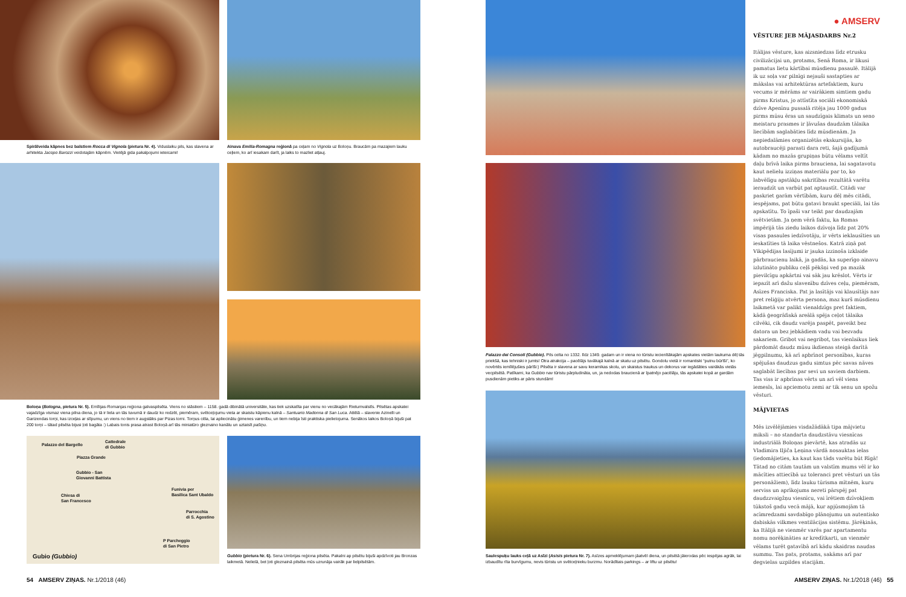Spirālveida kāpnes bez balstiem Rocca di Vignola (pietura Nr. 4). Viduslaiku pils, kas slavena ar arhitekta Jacopo Barozzi veidotajām kāpnēm. Vietējā gida pakalpojumi ieteicami!
Ainava Emilia-Romagna reģionā pa ceļam no Vignola uz Boloņu. Braucām pa mazajiem lauku ceļiem, ko arī iesakam darīt, ja laiks to mazliet atļauj.
Boloņa (Bologna, pietura Nr. 5). Emīlijas-Romanjas reģiona galvaspilsēta. Viens no stāstiem – 1158. gadā dibinātā universitāte, kas tiek uzskatīta par vienu no vecākajām Rietumvalstīs. Pilsētas apskatei vajadzīga vismaz viena pilna diena, jo tā ir liela un tās tuvumā ir daudz ko redzēt, piemēram, svētceļojumu vieta ar skaistu kāpienu kalnā – Santuario Madonna di San Luca. Attēlā – slavenie Azinelli un Garizendas torņi, kas izceļas ar slīpumu, un viens no tiem ir augstāks par Pizas torni. Torņus cēla, lai apliecinātu ģimenes varenību, un tiem nebija īsti praktiska pielietojuma. Senākos laikos Boloņā bijuši pat 200 torņi – tātad pilsēta bijusi ļoti bagāta :) Labais tonis prasa atrast Boloņā arī tās miniatūro gleznaino kanālu un uztaisīt pašiņu.
Palazzo del Bargello
Cattedrale
di Gubbio
Piazza Grande
Gubbio - San
Giovanni Battista
Funivia per
Basilica Sant Ubaldo
Chiesa di
San Francesco
Parrocchia
di S. Agostino
P Parcheggio
di San Pietro
Gubio (Gubbio)
Gubbio (pietura Nr. 6). Sena Umbrijas reģiona pilsēta. Pakalni ap pilsētu bijuši apdzīvoti jau Bronzas laikmetā. Nelielā, bet ļoti gleznainā pilsēta mūs uzrunāja vairāk par lielpilsētām.
54 AMSERV ZIŅAS. Nr.1/2018 (46)
Palazzo dei Consoli (Gubbio). Pils celta no 1332. līdz 1349. gadam un ir viena no tūristu iecienītākajām apskates vietām laukuma dēļ tās priekšā, kas tehniski ir jumts! Otra atrakcija – pacēlājs tuvākajā kalnā ar skatu uz pilsētu. Gondolu vietā ir romantiski “putnu būrīši”, ko novērtēs iemīlējušies pārīši:) Pilsēta ir slavena ar savu keramikas skolu, un skaistus traukus un dekorus var iegādāties vairākās vietās vecpilsētā. Patīkami, ka Gubbio nav tūristu pārpludināta, un, ja nedodas braucienā ar īpatnējo pacēlāju, tās apskatei kopā ar gardām pusdienām pietiks ar pāris stundām!
Saulespuķu lauks ceļā uz Asīzi (Asisis pietura Nr. 7). Asīzes apmeklējumam jāatvēl diena, un pilsētā jāierodas pēc iespējas agrāk, lai izbaudītu rīta burvīgumu, nevis tūristu un svētceļnieku burzmu. Norādītais parkings – ar liftu uz pilsētu!
● AMSERV
VĒSTURE JEB MĀJASDARBS Nr.2
Itālijas vēsture, kas aizsniedzas līdz etrusku civilizācijai un, protams, Senā Roma, ir likusi pamatus lietu kārtībai mūsdienu pasaulē. Itālijā ik uz soļa var pilnīgi nejauši sastapties ar mākslas vai arhitektūras artefaktiem, kuru vecums ir mērāms ar vairākiem simtiem gadu pirms Kristus, jo attīstīta sociāli ekonomiskā dzīve Apenīnu pussalā ritēja jau 1000 gadus pirms mūsu ēras un saudzīgais klimats un seno meistaru prasmes ir ļāvušas daudzām tālaika liecībām saglabāties līdz mūsdienām. Ja nepiedalāmies organizētās ekskursijās, ko autobraucēji parasti dara reti, šajā gadījumā kādam no mazās grupiņas būtu vēlams veltīt daļu brīvā laika pirms brauciena, lai sagatavotu kaut nelielu izziņas materiālu par to, ko labvēlīgu apstākļu sakritības rezultātā varētu ieraudzīt un varbūt pat aptaustīt. Citādi var paskriet garām vērtībām, kuru dēļ mēs citādi, iespējams, pat būtu gatavi braukt speciāli, lai tās apskatītu. To īpaši var teikt par daudzajām svētvietām. Ja ņem vērā faktu, ka Romas impērijā tās ziedu laikos dzīvoja līdz pat 20% visas pasaules iedzīvotāju, ir vērts ieklausīties un ieskatīties tā laika vēstnešos. Katrā ziņā pat Vikipēdijas lasījumi ir jauka izzinoša izklaide pārbraucienu laikā, ja gadās, ka superīgo ainavu izlutināto publiku ceļš pēkšņi ved pa mazāk pievilcīgu apkārtni vai sāk jau krēslot. Vērts ir iepazīt arī dažu slavenību dzīves ceļu, piemēram, Asīzes Franciska. Pat ja lasītājs vai klausītājs nav pret reliģiju atvērta persona, maz kurš mūsdienu laikmetā var palikt vienaldzīgs pret faktiem, kādā ģeogrāfiskā areālā spēja ceļot tālaika cilvēki, cik daudz varēja paspēt, paveikt bez datora un bez jebkādiem vadu vai bezvadu sakariem. Gribot vai negribot, tas vienlaikus liek pārdomāt daudz mūsu ikdienas steigā darītā jēgpilnumu, kā arī apbrīnot personības, kuras spējušas daudzus gadu simtus pēc savas nāves saglabāt liecības par sevi un saviem darbiem. Tas viss ir apbrīnas vērts un arī vēl viens iemesls, lai apciemotu zemi ar tik senu un spožu vēsturi.
MĀJVIETAS
Mēs izvēlējāmies visdažādākā tipa mājvietu miksli – no standarta daudzstāvu viesnīcas industriālā Boloņas pievārtē, kas atradās uz Vladimira Iljiča Ļeņina vārdā nosauktas ielas (iedomājieties, ka kaut kas tāds varētu būt Rīgā! Tātad no citām tautām un valstīm mums vēl ir ko mācīties attiecībā uz toleranci pret vēsturi un tās personāžiem), līdz lauku tūrisma mītnēm, kuru serviss un aprīkojums nereti pārspēj pat daudzzvaigžņu viesnīcu, vai īrētiem dzīvokļiem tūkstoš gadu vecā mājā, kur apjūsmojām tā acīmredzami savdabīgo plānojumu un autentisko dabiskās vilkmes ventilācijas sistēmu. Jārēķinās, ka Itālijā ne vienmēr varēs par apartamentu nomu norēķināties ar kredītkarti, un vienmēr vēlams turēt gatavībā arī kādu skaidras naudas summu. Tas pats, protams, sakāms arī par degvielas uzpildes stacijām.
AMSERV ZIŅAS. Nr.1/2018 (46) 55